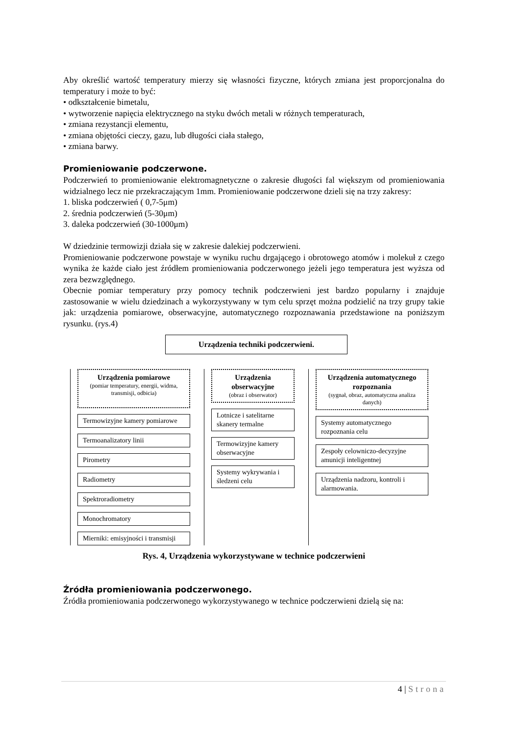Aby określić wartość temperatury mierzy się własności fizyczne, których zmiana jest proporcjonalna do temperatury i może to być:
• odkształcenie bimetalu,
• wytworzenie napięcia elektrycznego na styku dwóch metali w różnych temperaturach,
• zmiana rezystancji elementu,
• zmiana objętości cieczy, gazu, lub długości ciała stałego,
• zmiana barwy.
Promieniowanie podczerwone.
Podczerwień to promieniowanie elektromagnetyczne o zakresie długości fal większym od promieniowania widzialnego lecz nie przekraczającym 1mm. Promieniowanie podczerwone dzieli się na trzy zakresy:
1. bliska podczerwień ( 0,7-5μm)
2. średnia podczerwień (5-30μm)
3. daleka podczerwień (30-1000μm)
W dziedzinie termowizji działa się w zakresie dalekiej podczerwieni.
Promieniowanie podczerwone powstaje w wyniku ruchu drgającego i obrotowego atomów i molekuł z czego wynika że każde ciało jest źródłem promieniowania podczerwonego jeżeli jego temperatura jest wyższa od zera bezwzględnego.
Obecnie pomiar temperatury przy pomocy technik podczerwieni jest bardzo popularny i znajduje zastosowanie w wielu dziedzinach a wykorzystywany w tym celu sprzęt można podzielić na trzy grupy takie jak: urządzenia pomiarowe, obserwacyjne, automatycznego rozpoznawania przedstawione na poniższym rysunku. (rys.4)
Urządzenia techniki podczerwieni.
Urządzenia pomiarowe
(pomiar temperatury, energii, widma, transmisji, odbicia)
Termowizyjne kamery pomiarowe
Termoanalizatory linii
Pirometry
Radiometry
Spektroradiometry
Monochromatory
Mierniki: emisyjności i transmisji
Urządzenia obserwacyjne
(obraz i obserwator)
Lotnicze i satelitarne skanery termalne
Termowizyjne kamery obserwacyjne
Systemy wykrywania i śledzeni celu
Urządzenia automatycznego rozpoznania
(sygnał, obraz, automatyczna analiza danych)
Systemy automatycznego rozpoznania celu
Zespoły celowniczo-decyzyjne amunicji inteligentnej
Urządzenia nadzoru, kontroli i alarmowania.
Rys. 4, Urządzenia wykorzystywane w technice podczerwieni
Źródła promieniowania podczerwonego.
Źródła promieniowania podczerwonego wykorzystywanego w technice podczerwieni dzielą się na:
4 | Strona